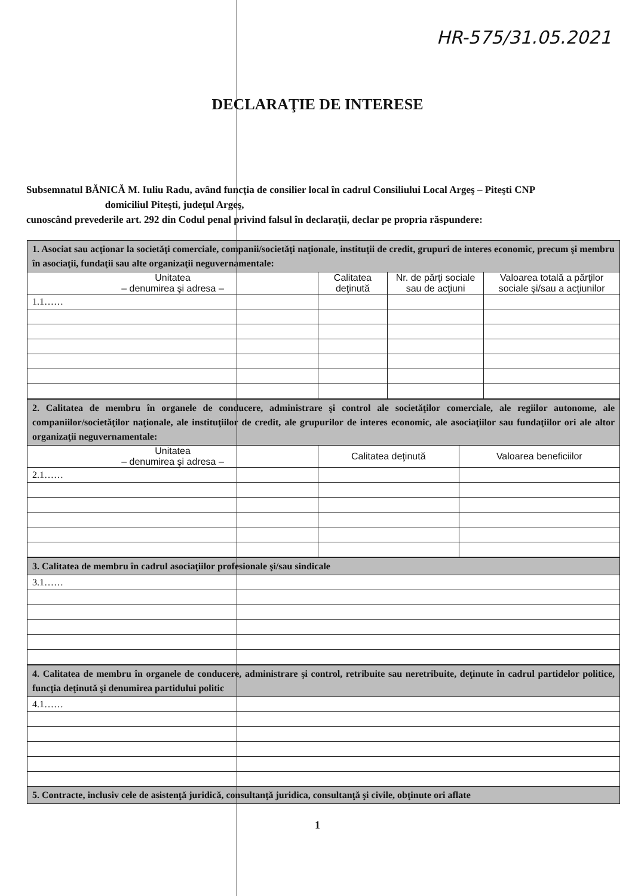HR-575/31.05.2021
DECLARAŢIE DE INTERESE
Subsemnatul BĂNICĂ M. Iuliu Radu, având funcţia de consilier local în cadrul Consiliului Local Argeş – Piteşti CNP domiciliul Piteşti, judeţul Argeş,
cunoscând prevederile art. 292 din Codul penal privind falsul în declaraţii, declar pe propria răspundere:
| 1. Asociat sau acţionar la societăţi comerciale, companii/societăţi naţionale, instituţii de credit, grupuri de interes economic, precum şi membru în asociaţii, fundaţii sau alte organizaţii neguvernamentale: | | | |
| Unitatea – denumirea şi adresa – | Calitatea deţinută | Nr. de părţi sociale sau de acţiuni | Valoarea totală a părţilor sociale şi/sau a acţiunilor |
| 1.1…… | | | |
| 2. Calitatea de membru în organele de conducere, administrare şi control ale societăţilor comerciale, ale regiilor autonome, ale companiilor/societăţilor naţionale, ale instituţiilor de credit, ale grupurilor de interes economic, ale asociaţiilor sau fundaţiilor ori ale altor organizaţii neguvernamentale: | | |
| Unitatea – denumirea şi adresa – | Calitatea deţinută | Valoarea beneficiilor |
| 2.1…… | | |
| 3. Calitatea de membru în cadrul asociaţiilor profesionale şi/sau sindicale |
| 3.1…… |
| 4. Calitatea de membru în organele de conducere, administrare şi control, retribuite sau neretribuite, deţinute în cadrul partidelor politice, funcţia deţinută şi denumirea partidului politic |
| 4.1…… |
| 5. Contracte, inclusiv cele de asistenţă juridică, consultanţă juridica, consultanţă şi civile, obţinute ori aflate |
1